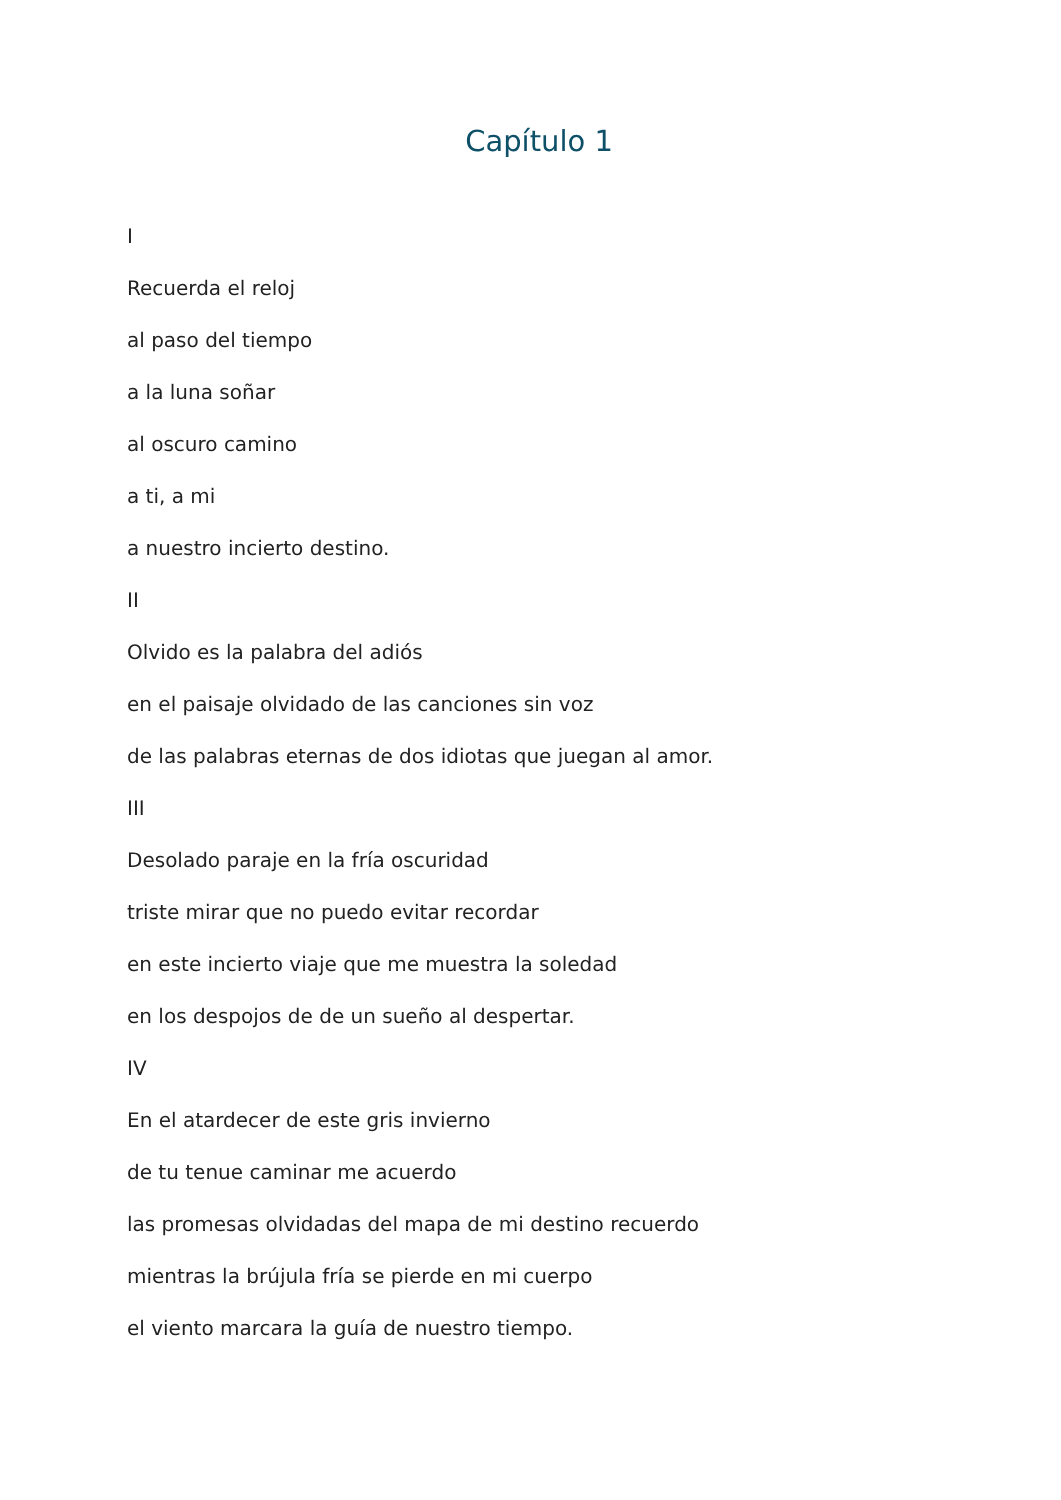Capítulo 1
I
Recuerda el reloj
al paso del tiempo
a la luna soñar
al oscuro camino
a ti, a mi
a nuestro incierto destino.
II
Olvido es la palabra del adiós
en el paisaje olvidado de las canciones sin voz
de las palabras eternas de dos idiotas que juegan al amor.
III
Desolado paraje en la fría oscuridad
triste mirar que no puedo evitar recordar
en este incierto viaje que me muestra la soledad
en los despojos de de un sueño al despertar.
IV
En el atardecer de este gris invierno
de tu tenue caminar me acuerdo
las promesas olvidadas del mapa de mi destino recuerdo
mientras la brújula fría se pierde en mi cuerpo
el viento marcara la guía de nuestro tiempo.